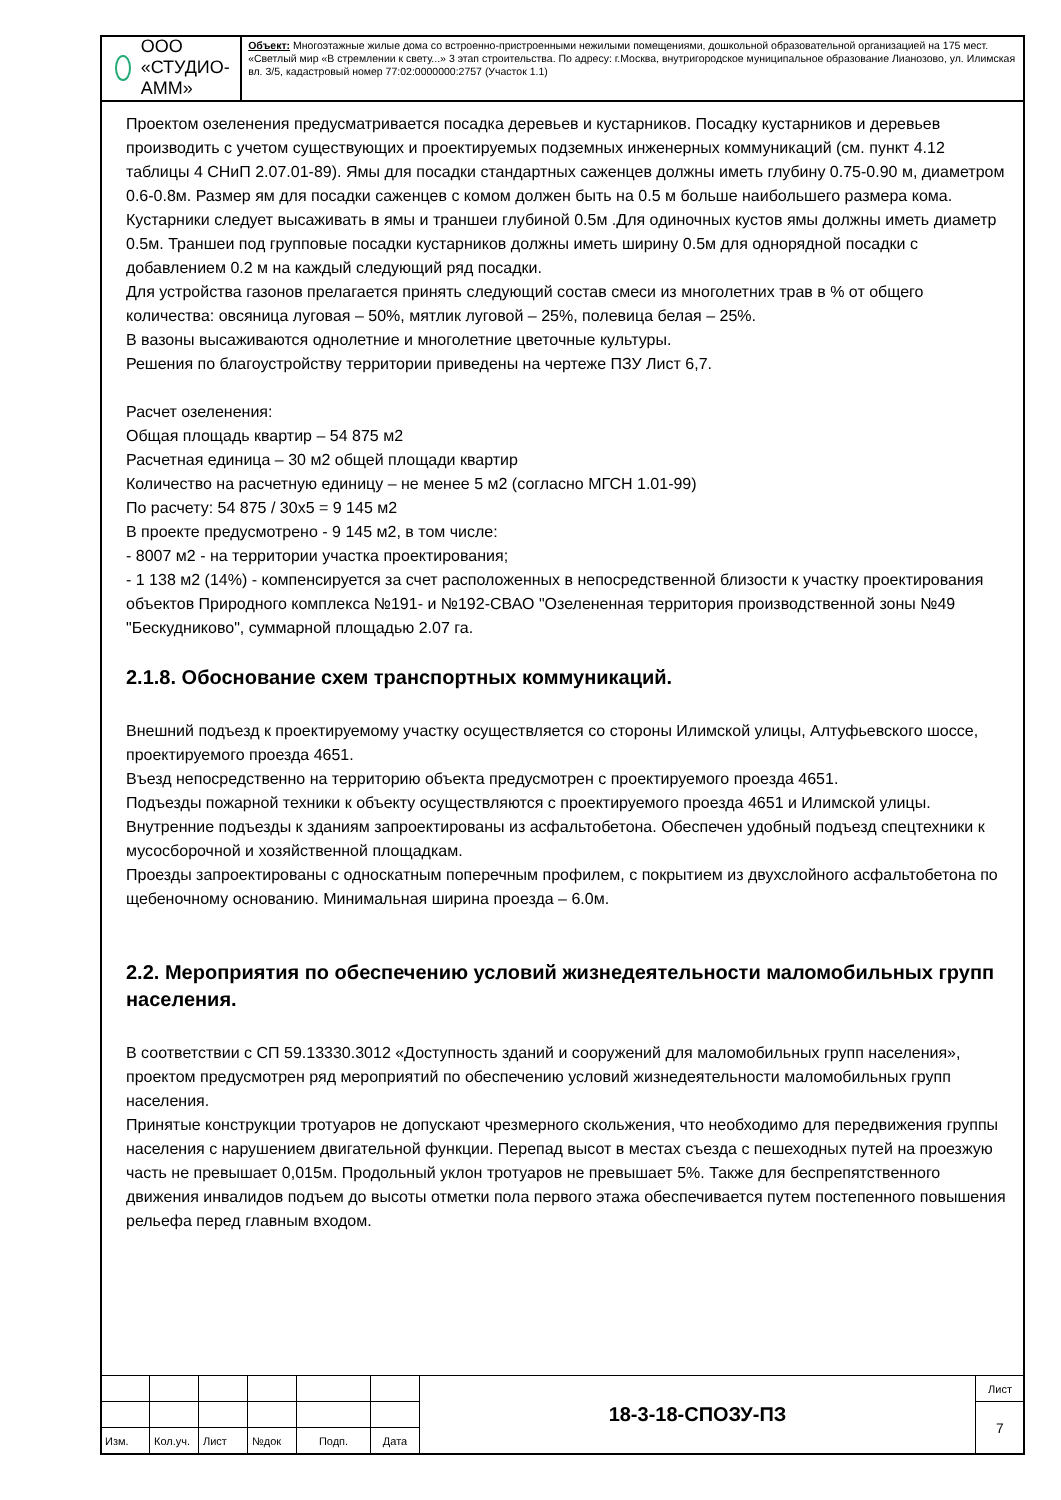ООО «СТУДИО-АММ»
Объект: Многоэтажные жилые дома со встроенно-пристроенными нежилыми помещениями, дошкольной образовательной организацией на 175 мест. «Светлый мир «В стремлении к свету...» 3 этап строительства. По адресу: г.Москва, внутригородское муниципальное образование Лианозово, ул. Илимская вл. 3/5, кадастровый номер 77:02:0000000:2757 (Участок 1.1)
Проектом озеленения предусматривается посадка деревьев и кустарников. Посадку кустарников и деревьев производить с учетом существующих и проектируемых подземных инженерных коммуникаций (см. пункт 4.12 таблицы 4 СНиП 2.07.01-89). Ямы для посадки стандартных саженцев должны иметь глубину 0.75-0.90 м, диаметром 0.6-0.8м. Размер ям для посадки саженцев с комом должен быть на 0.5 м больше наибольшего размера кома. Кустарники следует высаживать в ямы и траншеи глубиной 0.5м .Для одиночных кустов ямы должны иметь диаметр 0.5м. Траншеи под групповые посадки кустарников должны иметь ширину 0.5м для однорядной посадки с добавлением 0.2 м на каждый следующий ряд посадки.
Для устройства газонов прелагается принять следующий состав смеси из многолетних трав в % от общего количества: овсяница луговая – 50%, мятлик луговой – 25%, полевица белая – 25%.
В вазоны высаживаются однолетние и многолетние цветочные культуры.
Решения по благоустройству территории приведены на чертеже ПЗУ Лист 6,7.
Расчет озеленения:
Общая площадь квартир – 54 875 м2
Расчетная единица – 30 м2 общей площади квартир
Количество на расчетную единицу – не менее 5 м2 (согласно МГСН 1.01-99)
По расчету: 54 875 / 30х5 = 9 145 м2
В проекте предусмотрено - 9 145 м2, в том числе:
- 8007 м2 - на территории участка проектирования;
- 1 138 м2 (14%) - компенсируется за счет расположенных в непосредственной близости к участку проектирования объектов Природного комплекса №191- и №192-СВАО "Озелененная территория производственной зоны №49 "Бескудниково", суммарной площадью 2.07 га.
2.1.8. Обоснование схем транспортных коммуникаций.
Внешний подъезд к проектируемому участку осуществляется со стороны Илимской улицы, Алтуфьевского шоссе, проектируемого проезда 4651.
Въезд непосредственно на территорию объекта предусмотрен с проектируемого проезда 4651.
Подъезды пожарной техники к объекту осуществляются с проектируемого проезда 4651 и Илимской улицы.
Внутренние подъезды к зданиям запроектированы из асфальтобетона. Обеспечен удобный подъезд спецтехники к мусосборочной и хозяйственной площадкам.
Проезды запроектированы с односкатным поперечным профилем, с покрытием из двухслойного асфальтобетона по щебеночному основанию. Минимальная ширина проезда – 6.0м.
2.2. Мероприятия по обеспечению условий жизнедеятельности маломобильных групп населения.
В соответствии с СП 59.13330.3012 «Доступность зданий и сооружений для маломобильных групп населения», проектом предусмотрен ряд мероприятий по обеспечению условий жизнедеятельности маломобильных групп населения.
Принятые конструкции тротуаров не допускают чрезмерного скольжения, что необходимо для передвижения группы населения с нарушением двигательной функции. Перепад высот в местах съезда с пешеходных путей на проезжую часть не превышает 0,015м. Продольный уклон тротуаров не превышает 5%. Также для беспрепятственного движения инвалидов подъем до высоты отметки пола первого этажа обеспечивается путем постепенного повышения рельефа перед главным входом.
| | | | | | | 18-3-18-СПОЗУ-ПЗ | Лист |
| | | | | | | | 7 |
| Изм. | Кол.уч. | Лист | №док | Подп. | Дата | | |